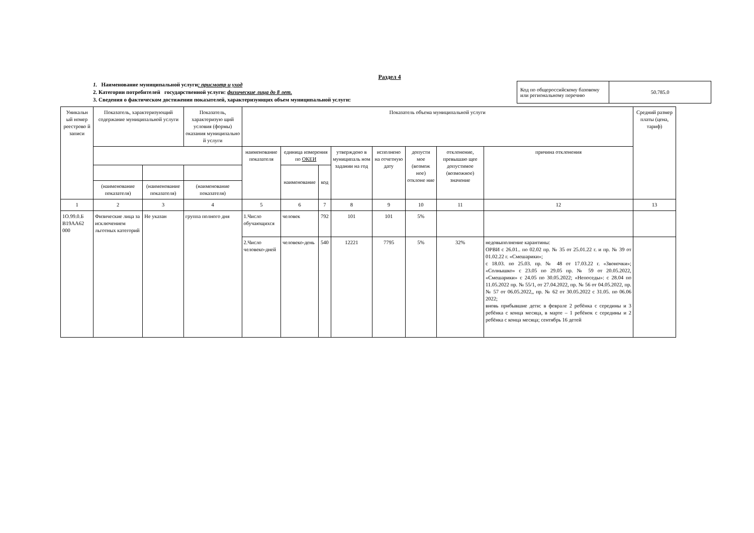Раздел 4
1. Наименование муниципальной услуги: присмотр и уход
2. Категории потребителей государственной услуги: физические лица до 8 лет.
3. Сведения о фактическом достижении показателей, характеризующих объем муниципальной услуги:
| Код по общероссийскому базовому или региональному перечню | 50.785.0 |
| Уникальн ый номер реестрово й записи | Показатель, характеризующий содержание муниципальной услуги | | Показатель, характеризую щий условия (формы) оказания муниципально й услуги | Показатель объема муниципальной услуги | | | | | | | | Средний размер платы (цена, тариф) |
| --- | --- | --- | --- | --- | --- | --- | --- | --- | --- | --- | --- | --- |
| | | | | наименование показателя | единица измерения по ОКЕИ | | утверждено в муниципаль ном задании на год | исполнено на отчетную дату | допусти мое (возмож ное) отклоне ние | отклонение, превышаю щее допустимое (возможное) значение | причина отклонения | |
| | | | | | наименование | код | | | | | | |
| | (наименование показателя) | (наименование показателя) | (наименование показателя) | | | | | | | | | |
| 1 | 2 | 3 | 4 | 5 | 6 | 7 | 8 | 9 | 10 | 11 | 12 | 13 |
| 1О.99.0.Б В19АА62 000 | Физические лица за исключением льготных категорий | Не указан | группа полного дня | 1.Число обучающихся | человек | 792 | 101 | 101 | 5% | | | |
| | | | | 2.Число человеко-дней | человеко-день | 540 | 12221 | 7795 | 5% | 32% | недовыполнение карантины: ОРВИ с 26.01.. по 02.02 пр. № 35 от 25.01.22 г. и пр. № 39 от 01.02.22 г. «Смешарики»; с 18.03. по 25.03. пр. № 48 от 17.03.22 г. «Звоночки»; «Солнышко» с 23.05 по 29.05 пр. № 59 от 20.05.2022, «Смешарики» с 24.05 по 30.05.2022; «Непоседы»: с 28.04 по 11.05.2022 пр. № 55/1, от 27.04.2022, пр. № 56 от 04.05.2022, пр. № 57 от 06.05.2022,, пр. № 62 от 30.05.2022 с 31.05. по 06.06 2022; вновь прибывшие дети: в феврале 2 ребёнка с середины и 3 ребёнка с конца месяца, в марте – 1 ребёнок с середины и 2 ребёнка с конца месяца; сентябрь 16 детей | |